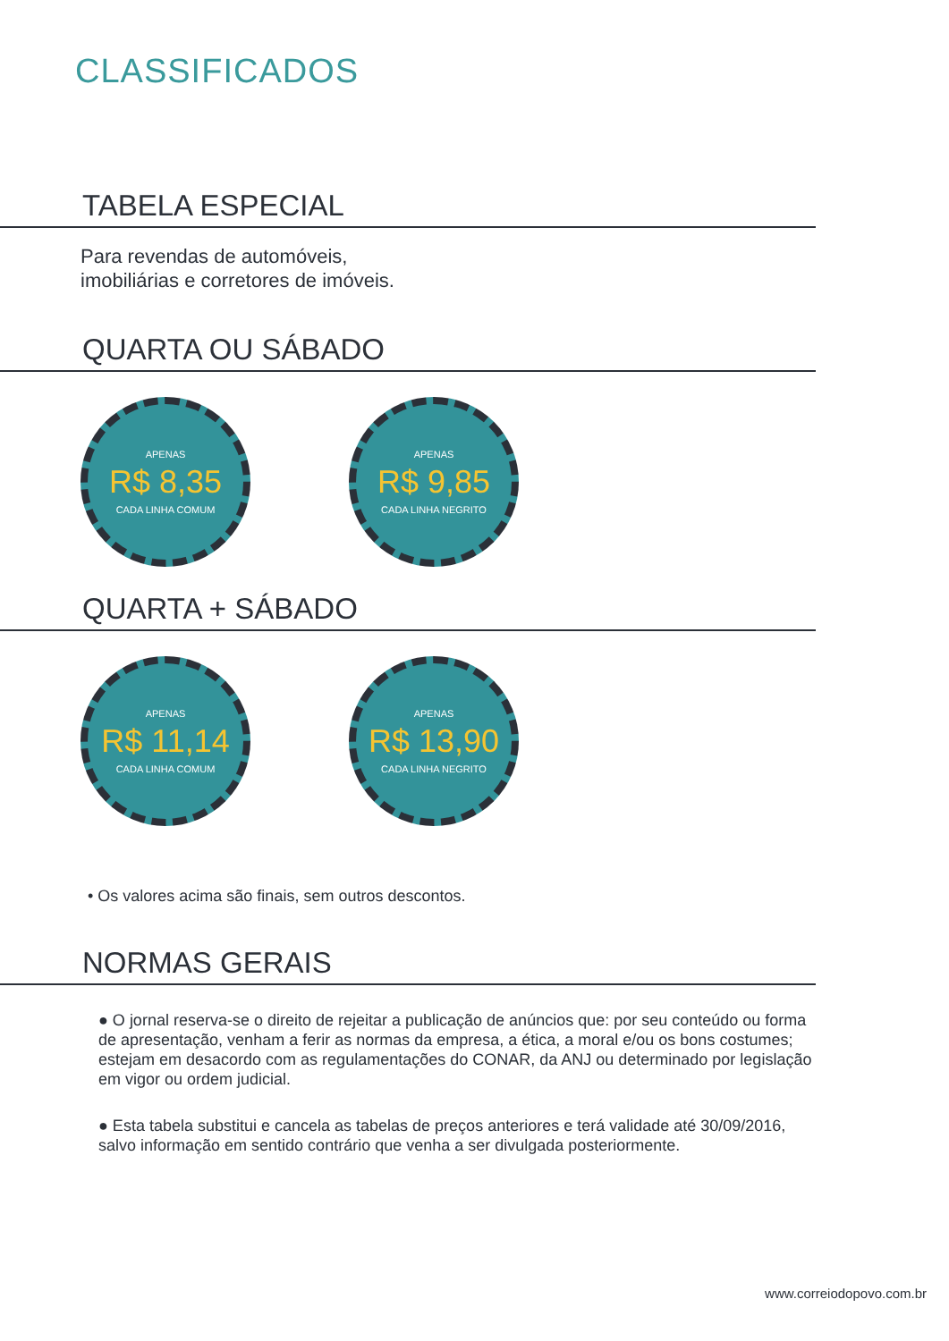CLASSIFICADOS
TABELA ESPECIAL
Para revendas de automóveis,
imobiliárias e corretores de imóveis.
QUARTA OU SÁBADO
APENAS
R$ 8,35
CADA LINHA COMUM
APENAS
R$ 9,85
CADA LINHA NEGRITO
QUARTA + SÁBADO
APENAS
R$ 11,14
CADA LINHA COMUM
APENAS
R$ 13,90
CADA LINHA NEGRITO
• Os valores acima são finais, sem outros descontos.
NORMAS GERAIS
● O jornal reserva-se o direito de rejeitar a publicação de anúncios que: por seu conteúdo ou forma de apresentação, venham a ferir as normas da empresa, a ética, a moral e/ou os bons costumes; estejam em desacordo com as regulamentações do CONAR, da ANJ ou determinado por legislação em vigor ou ordem judicial.
● Esta tabela substitui e cancela as tabelas de preços anteriores e terá validade até 30/09/2016, salvo informação em sentido contrário que venha a ser divulgada posteriormente.
www.correiodopovo.com.br